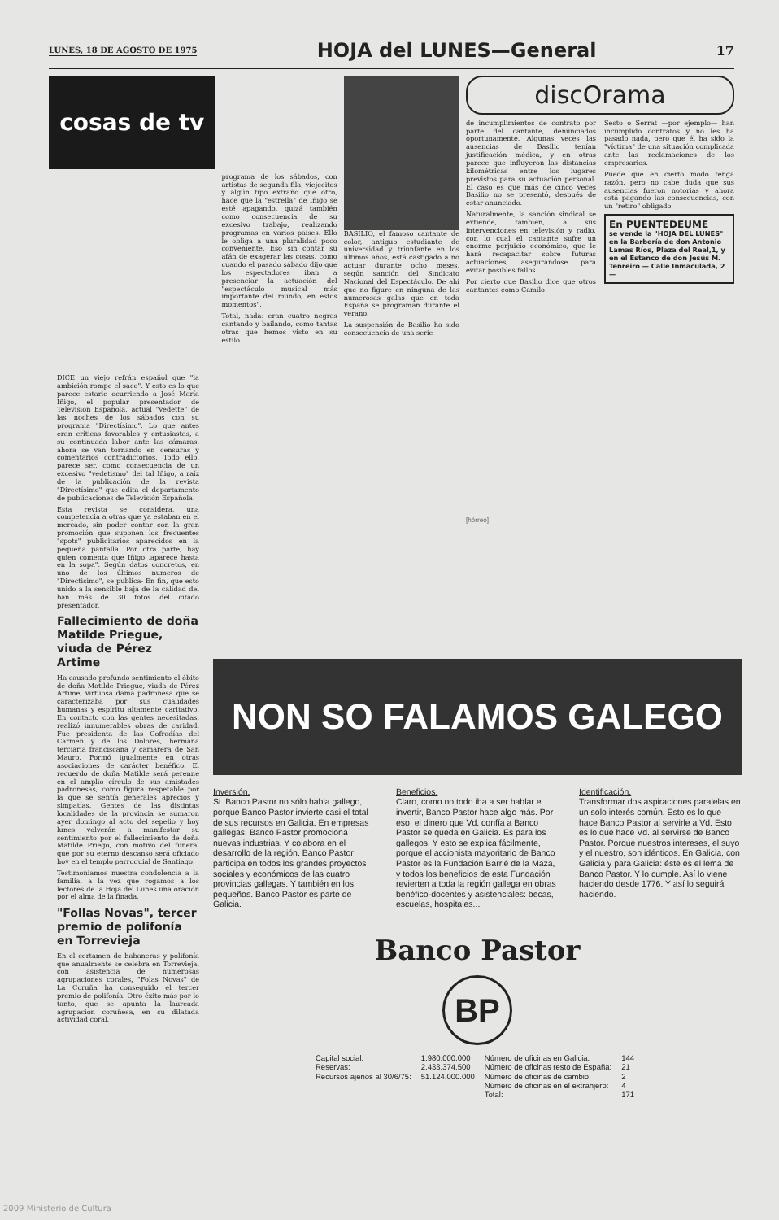LUNES, 18 DE AGOSTO DE 1975 HOJA del LUNES—General 17
cosas de tv
programa de los sábados, con artistas de segunda fila, viejecitos y algún tipo extraño que otro, hace que la "estrella" de Iñigo se esté apagando, quizá también como consecuencia de su excesivo trabajo, realizando programas en varios países. Ello le obliga a una pluralidad poco conveniente. Eso sin contar su afán de exagerar las cosas, como cuando el pasado sábado dijo que los espectadores iban a presenciar la actuación del "espectáculo musical más importante del mundo, en estos momentos".
Total, nada: eran cuatro negras cantando y bailando, como tantas otras que hemos visto en su estilo.
BASILIO, el famoso cantante de color, antiguo estudiante de universidad y triunfante en los últimos años, está castigado a no actuar durante ocho meses, según sanción del Sindicato Nacional del Espectáculo. De ahí que no figure en ninguna de las numerosas galas que en toda España se programan durante el verano.
La suspensión de Basilio ha sido consecuencia de una serie
discOrama
de incumplimientos de contrato por parte del cantante, denunciados oportunamente. Algunas veces las ausencias de Basilio tenían justificación médica, y en otras parece que influyeron las distancias kilométricas entre los lugares previstos para su actuación personal. El caso es que más de cinco veces Basilio no se presentó, después de estar anunciado.
Naturalmente, la sanción sindical se extiende, también, a sus intervenciones en televisión y radio, con lo cual el cantante sufre un enorme perjuicio económico, que le hará recapacitar sobre futuras actuaciones, asegurándose para evitar posibles fallos.
Por cierto que Basilio dice que otros cantantes como Camilo
Sesto o Serrat —por ejemplo— han incumplido contratos y no les ha pasado nada, pero que él ha sido la "víctima" de una situación complicada ante las reclamaciones de los empresarios.
Puede que en cierto modo tenga razón, pero no cabe duda que sus ausencias fueron notorias y ahora está pagando las consecuencias, con un "retiro" obligado.
En PUENTEDEUME
se vende la "HOJA DEL LUNES" en la Barbería de don Antonio Lamas Ríos, Plaza del Real,1, y en el Estanco de don Jesús M. Tenreiro — Calle Inmaculada, 2 —
DICE un viejo refrán español que "la ambición rompe el saco". Y esto es lo que parece estarle ocurriendo a José María Iñigo, el popular presentador de Televisión Española, actual "vedette" de las noches de los sábados con su programa "Directísimo". Lo que antes eran críticas favorables y entusiastas, a su continuada labor ante las cámaras, ahora se van tornando en censuras y comentarios contradictorios. Todo ello, parece ser, como consecuencia de un excesivo "vedetismo" del tal Iñigo, a raíz de la publicación de la revista "Directísimo" que edita el departamento de publicaciones de Televisión Española.
Esta revista se considera, una competencia a otras que ya estaban en el mercado, sin poder contar con la gran promoción que suponen los frecuentes "spots" publicitarios aparecidos en la pequeña pantalla. Por otra parte, hay quien comenta que Iñigo ,aparece hasta en la sopa". Según datos concretos, en uno de los últimos numeros de "Directisimo", se publica- En fin, que esto unido a la sensible baja de la calidad del ban más de 30 fotos del citado presentador.
Fallecimiento de doña Matilde Priegue, viuda de Pérez Artime
Ha causado profundo sentimiento el óbito de doña Matilde Priegue, viuda de Pérez Artime, virtuosa dama padronesa que se caracterizaba por sus cualidades humanas y espíritu altamente caritativo. En contacto con las gentes necesitadas, realizó innumerables obras de caridad. Fue presidenta de las Cofradías del Carmen y de los Dolores, hermana terciaria franciscana y camarera de San Mauro. Formó igualmente en otras asociaciones de carácter benéfico. El recuerdo de doña Matilde será perenne en el amplio círculo de sus amistades padronesas, como figura respetable por la que se sentía generales aprecios y simpatías. Gentes de las distintas localidades de la provincia se sumaron ayer domingo al acto del sepelio y hoy lunes volverán a manifestar su sentimiento por el fallecimiento de doña Matilde Priego, con motivo del funeral que por su eterno descanso será oficiado hoy en el templo parroquial de Santiago.
Testimoniamos nuestra condolencia a la familia, a la vez que rogamos a los lectores de la Hoja del Lunes una oración por el alma de la finada.
"Follas Novas", tercer premio de polifonía en Torrevieja
En el certamen de habaneras y polifonía que anualmente se celebra en Torrevieja, con asistencia de numerosas agrupaciones corales, "Folas Novas" de La Coruña ha conseguido el tercer premio de polifonía. Otro éxito más por lo tanto, que se apunta la laureada agrupación coruñesa, en su dilatada actividad coral.
[hórreo]
NON SO FALAMOS GALEGO
Inversión.
Si. Banco Pastor no sólo habla gallego, porque Banco Pastor invierte casi el total de sus recursos en Galicia. En empresas gallegas. Banco Pastor promociona nuevas industrias. Y colabora en el desarrollo de la región. Banco Pastor participa en todos los grandes proyectos sociales y económicos de las cuatro provincias gallegas. Y también en los pequeños. Banco Pastor es parte de Galicia.
Beneficios.
Claro, como no todo iba a ser hablar e invertir, Banco Pastor hace algo más. Por eso, el dinero que Vd. confía a Banco Pastor se queda en Galicia. Es para los gallegos. Y esto se explica fácilmente, porque el accionista mayoritario de Banco Pastor es la Fundación Barrié de la Maza, y todos los beneficios de esta Fundación revierten a toda la región gallega en obras benéfico-docentes y asistenciales: becas, escuelas, hospitales...
Identificación.
Transformar dos aspiraciones paralelas en un solo interés común. Esto es lo que hace Banco Pastor al servirle a Vd. Esto es lo que hace Vd. al servirse de Banco Pastor. Porque nuestros intereses, el suyo y el nuestro, son idénticos. En Galicia, con Galicia y para Galicia: éste es el lema de Banco Pastor. Y lo cumple. Así lo viene haciendo desde 1776. Y así lo seguirá haciendo.
Banco Pastor
BP
| Capital social: | 1.980.000.000 | Número de oficinas en Galicia: | 144 |
| Reservas: | 2.433.374.500 | Número de oficinas resto de España: | 21 |
| Recursos ajenos al 30/6/75: | 51.124.000.000 | Número de oficinas de cambio: | 2 |
| | | Número de oficinas en el extranjero: | 4 |
| | | Total: | 171 |
2009 Ministerio de Cultura